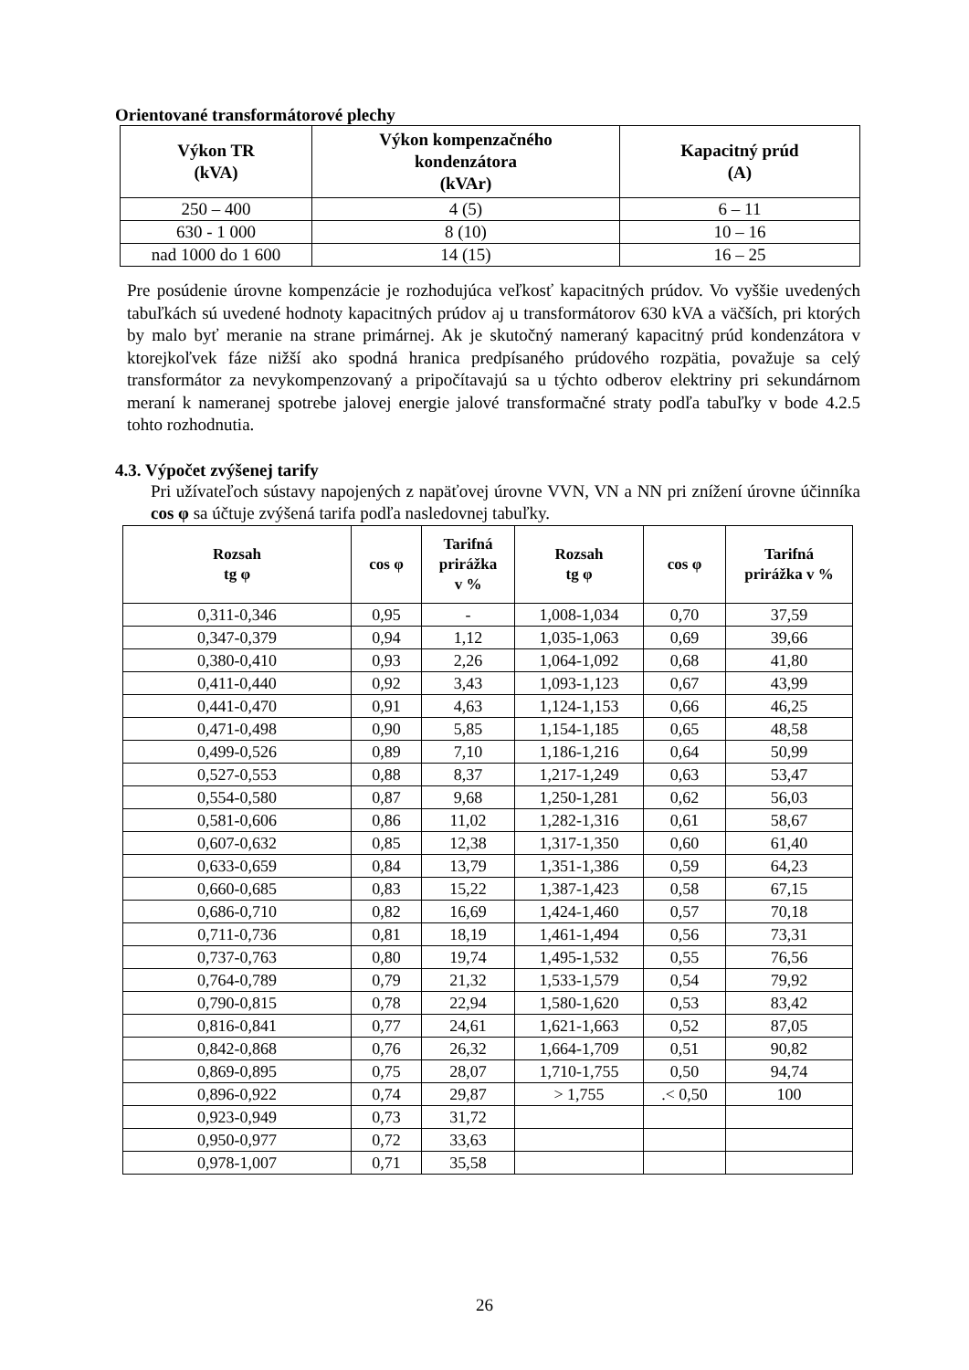Orientované transformátorové plechy
| Výkon TR (kVA) | Výkon kompenzačného kondenzátora (kVAr) | Kapacitný prúd (A) |
| --- | --- | --- |
| 250 – 400 | 4 (5) | 6 – 11 |
| 630 - 1 000 | 8 (10) | 10 – 16 |
| nad 1000 do 1 600 | 14 (15) | 16 – 25 |
Pre posúdenie úrovne kompenzácie je rozhodujúca veľkosť kapacitných prúdov. Vo vyššie uvedených tabuľkách sú uvedené hodnoty kapacitných prúdov aj u transformátorov 630 kVA a väčších, pri ktorých by malo byť meranie na strane primárnej. Ak je skutočný nameraný kapacitný prúd kondenzátora v ktorejkoľvek fáze nižší ako spodná hranica predpísaného prúdového rozpätia, považuje sa celý transformátor za nevykompenzovaný a pripočítavajú sa u týchto odberov elektriny pri sekundárnom meraní k nameranej spotrebe jalovej energie jalové transformačné straty podľa tabuľky v bode 4.2.5 tohto rozhodnutia.
4.3. Výpočet zvýšenej tarify
Pri užívateľoch sústavy napojených z napäťovej úrovne VVN, VN a NN pri znížení úrovne účinníka cos φ sa účtuje zvýšená tarifa podľa nasledovnej tabuľky.
| Rozsah tg φ | cos φ | Tarifná prirážka v % | Rozsah tg φ | cos φ | Tarifná prirážka v % |
| --- | --- | --- | --- | --- | --- |
| 0,311-0,346 | 0,95 | - | 1,008-1,034 | 0,70 | 37,59 |
| 0,347-0,379 | 0,94 | 1,12 | 1,035-1,063 | 0,69 | 39,66 |
| 0,380-0,410 | 0,93 | 2,26 | 1,064-1,092 | 0,68 | 41,80 |
| 0,411-0,440 | 0,92 | 3,43 | 1,093-1,123 | 0,67 | 43,99 |
| 0,441-0,470 | 0,91 | 4,63 | 1,124-1,153 | 0,66 | 46,25 |
| 0,471-0,498 | 0,90 | 5,85 | 1,154-1,185 | 0,65 | 48,58 |
| 0,499-0,526 | 0,89 | 7,10 | 1,186-1,216 | 0,64 | 50,99 |
| 0,527-0,553 | 0,88 | 8,37 | 1,217-1,249 | 0,63 | 53,47 |
| 0,554-0,580 | 0,87 | 9,68 | 1,250-1,281 | 0,62 | 56,03 |
| 0,581-0,606 | 0,86 | 11,02 | 1,282-1,316 | 0,61 | 58,67 |
| 0,607-0,632 | 0,85 | 12,38 | 1,317-1,350 | 0,60 | 61,40 |
| 0,633-0,659 | 0,84 | 13,79 | 1,351-1,386 | 0,59 | 64,23 |
| 0,660-0,685 | 0,83 | 15,22 | 1,387-1,423 | 0,58 | 67,15 |
| 0,686-0,710 | 0,82 | 16,69 | 1,424-1,460 | 0,57 | 70,18 |
| 0,711-0,736 | 0,81 | 18,19 | 1,461-1,494 | 0,56 | 73,31 |
| 0,737-0,763 | 0,80 | 19,74 | 1,495-1,532 | 0,55 | 76,56 |
| 0,764-0,789 | 0,79 | 21,32 | 1,533-1,579 | 0,54 | 79,92 |
| 0,790-0,815 | 0,78 | 22,94 | 1,580-1,620 | 0,53 | 83,42 |
| 0,816-0,841 | 0,77 | 24,61 | 1,621-1,663 | 0,52 | 87,05 |
| 0,842-0,868 | 0,76 | 26,32 | 1,664-1,709 | 0,51 | 90,82 |
| 0,869-0,895 | 0,75 | 28,07 | 1,710-1,755 | 0,50 | 94,74 |
| 0,896-0,922 | 0,74 | 29,87 | > 1,755 | .< 0,50 | 100 |
| 0,923-0,949 | 0,73 | 31,72 | | | |
| 0,950-0,977 | 0,72 | 33,63 | | | |
| 0,978-1,007 | 0,71 | 35,58 | | | |
26